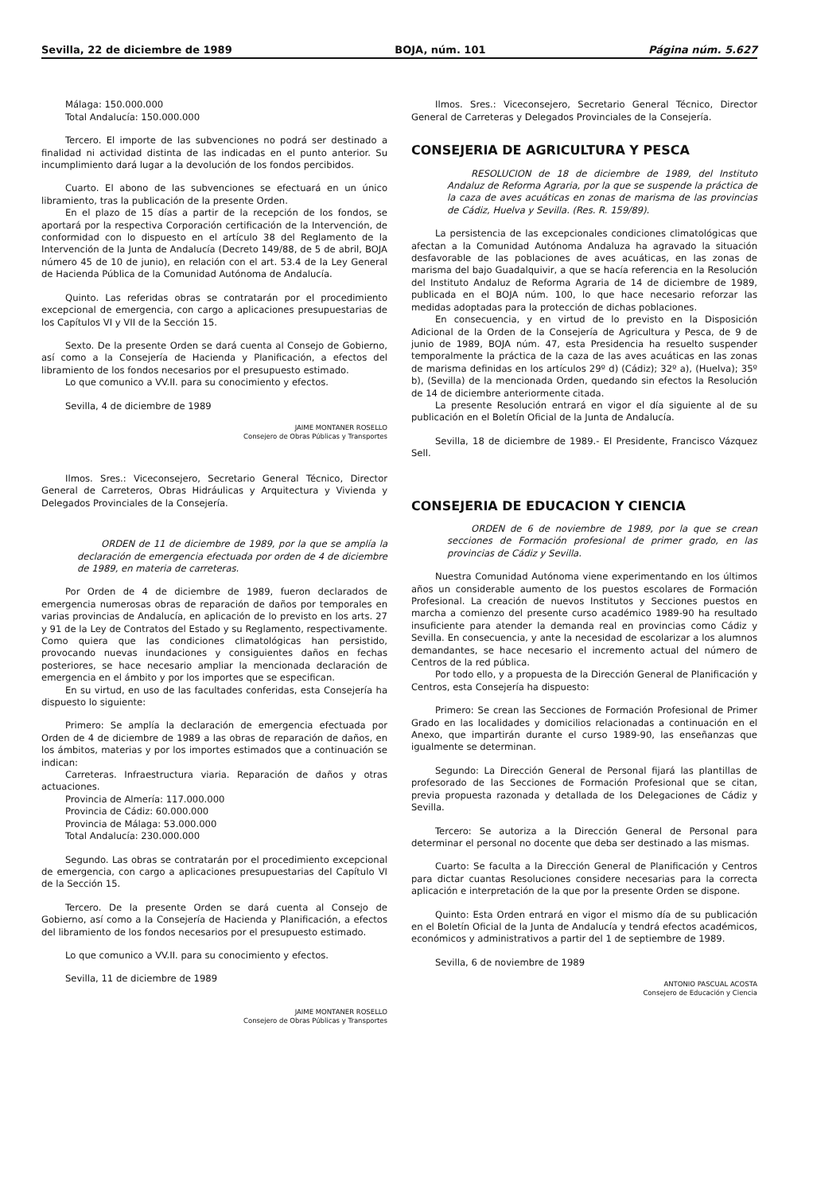Sevilla, 22 de diciembre de 1989 BOJA, núm. 101 Página núm. 5.627
Málaga: 150.000.000
Total Andalucía: 150.000.000
Tercero. El importe de las subvenciones no podrá ser destinado a finalidad ni actividad distinta de las indicadas en el punto anterior. Su incumplimiento dará lugar a la devolución de los fondos percibidos.
Cuarto. El abono de las subvenciones se efectuará en un único libramiento, tras la publicación de la presente Orden.
En el plazo de 15 días a partir de la recepción de los fondos, se aportará por la respectiva Corporación certificación de la Intervención, de conformidad con lo dispuesto en el artículo 38 del Reglamento de la Intervención de la Junta de Andalucía (Decreto 149/88, de 5 de abril, BOJA número 45 de 10 de junio), en relación con el art. 53.4 de la Ley General de Hacienda Pública de la Comunidad Autónoma de Andalucía.
Quinto. Las referidas obras se contratarán por el procedimiento excepcional de emergencia, con cargo a aplicaciones presupuestarias de los Capítulos VI y VII de la Sección 15.
Sexto. De la presente Orden se dará cuenta al Consejo de Gobierno, así como a la Consejería de Hacienda y Planificación, a efectos del libramiento de los fondos necesarios por el presupuesto estimado.
Lo que comunico a VV.II. para su conocimiento y efectos.
Sevilla, 4 de diciembre de 1989
JAIME MONTANER ROSELLO
Consejero de Obras Públicas y Transportes
Ilmos. Sres.: Viceconsejero, Secretario General Técnico, Director General de Carreteros, Obras Hidráulicas y Arquitectura y Vivienda y Delegados Provinciales de la Consejería.
ORDEN de 11 de diciembre de 1989, por la que se amplía la declaración de emergencia efectuada por orden de 4 de diciembre de 1989, en materia de carreteras.
Por Orden de 4 de diciembre de 1989, fueron declarados de emergencia numerosas obras de reparación de daños por temporales en varias provincias de Andalucía, en aplicación de lo previsto en los arts. 27 y 91 de la Ley de Contratos del Estado y su Reglamento, respectivamente. Como quiera que las condiciones climatológicas han persistido, provocando nuevas inundaciones y consiguientes daños en fechas posteriores, se hace necesario ampliar la mencionada declaración de emergencia en el ámbito y por los importes que se especifican.
En su virtud, en uso de las facultades conferidas, esta Consejería ha dispuesto lo siguiente:
Primero: Se amplía la declaración de emergencia efectuada por Orden de 4 de diciembre de 1989 a las obras de reparación de daños, en los ámbitos, materias y por los importes estimados que a continuación se indican:
Carreteras. Infraestructura viaria. Reparación de daños y otras actuaciones.
Provincia de Almería: 117.000.000
Provincia de Cádiz: 60.000.000
Provincia de Málaga: 53.000.000
Total Andalucía: 230.000.000
Segundo. Las obras se contratarán por el procedimiento excepcional de emergencia, con cargo a aplicaciones presupuestarias del Capítulo VI de la Sección 15.
Tercero. De la presente Orden se dará cuenta al Consejo de Gobierno, así como a la Consejería de Hacienda y Planificación, a efectos del libramiento de los fondos necesarios por el presupuesto estimado.
Lo que comunico a VV.II. para su conocimiento y efectos.
Sevilla, 11 de diciembre de 1989
JAIME MONTANER ROSELLO
Consejero de Obras Públicas y Transportes
Ilmos. Sres.: Viceconsejero, Secretario General Técnico, Director General de Carreteras y Delegados Provinciales de la Consejería.
CONSEJERIA DE AGRICULTURA Y PESCA
RESOLUCION de 18 de diciembre de 1989, del Instituto Andaluz de Reforma Agraria, por la que se suspende la práctica de la caza de aves acuáticas en zonas de marisma de las provincias de Cádiz, Huelva y Sevilla. (Res. R. 159/89).
La persistencia de las excepcionales condiciones climatológicas que afectan a la Comunidad Autónoma Andaluza ha agravado la situación desfavorable de las poblaciones de aves acuáticas, en las zonas de marisma del bajo Guadalquivir, a que se hacía referencia en la Resolución del Instituto Andaluz de Reforma Agraria de 14 de diciembre de 1989, publicada en el BOJA núm. 100, lo que hace necesario reforzar las medidas adoptadas para la protección de dichas poblaciones.
En consecuencia, y en virtud de lo previsto en la Disposición Adicional de la Orden de la Consejería de Agricultura y Pesca, de 9 de junio de 1989, BOJA núm. 47, esta Presidencia ha resuelto suspender temporalmente la práctica de la caza de las aves acuáticas en las zonas de marisma definidas en los artículos 29º d) (Cádiz); 32º a), (Huelva); 35º b), (Sevilla) de la mencionada Orden, quedando sin efectos la Resolución de 14 de diciembre anteriormente citada.
La presente Resolución entrará en vigor el día siguiente al de su publicación en el Boletín Oficial de la Junta de Andalucía.
Sevilla, 18 de diciembre de 1989.- El Presidente, Francisco Vázquez Sell.
CONSEJERIA DE EDUCACION Y CIENCIA
ORDEN de 6 de noviembre de 1989, por la que se crean secciones de Formación profesional de primer grado, en las provincias de Cádiz y Sevilla.
Nuestra Comunidad Autónoma viene experimentando en los últimos años un considerable aumento de los puestos escolares de Formación Profesional. La creación de nuevos Institutos y Secciones puestos en marcha a comienzo del presente curso académico 1989-90 ha resultado insuficiente para atender la demanda real en provincias como Cádiz y Sevilla. En consecuencia, y ante la necesidad de escolarizar a los alumnos demandantes, se hace necesario el incremento actual del número de Centros de la red pública.
Por todo ello, y a propuesta de la Dirección General de Planificación y Centros, esta Consejería ha dispuesto:
Primero: Se crean las Secciones de Formación Profesional de Primer Grado en las localidades y domicilios relacionadas a continuación en el Anexo, que impartirán durante el curso 1989-90, las enseñanzas que igualmente se determinan.
Segundo: La Dirección General de Personal fijará las plantillas de profesorado de las Secciones de Formación Profesional que se citan, previa propuesta razonada y detallada de los Delegaciones de Cádiz y Sevilla.
Tercero: Se autoriza a la Dirección General de Personal para determinar el personal no docente que deba ser destinado a las mismas.
Cuarto: Se faculta a la Dirección General de Planificación y Centros para dictar cuantas Resoluciones considere necesarias para la correcta aplicación e interpretación de la que por la presente Orden se dispone.
Quinto: Esta Orden entrará en vigor el mismo día de su publicación en el Boletín Oficial de la Junta de Andalucía y tendrá efectos académicos, económicos y administrativos a partir del 1 de septiembre de 1989.
Sevilla, 6 de noviembre de 1989
ANTONIO PASCUAL ACOSTA
Consejero de Educación y Ciencia